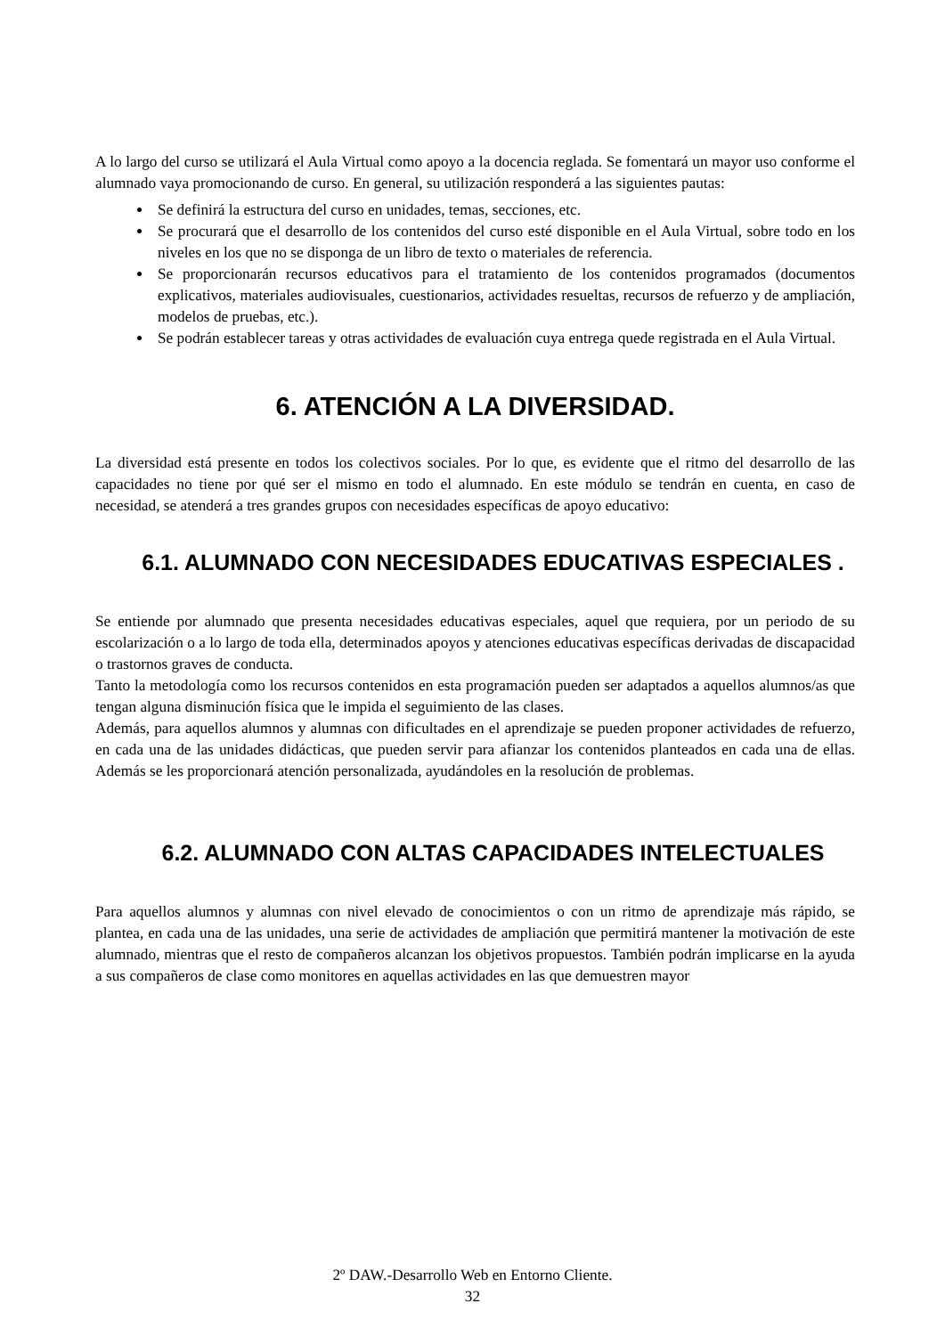A lo largo del curso se utilizará el Aula Virtual como apoyo a la docencia reglada. Se fomentará un mayor uso conforme el alumnado vaya promocionando de curso. En general, su utilización responderá a las siguientes pautas:
Se definirá la estructura del curso en unidades, temas, secciones, etc.
Se procurará que el desarrollo de los contenidos del curso esté disponible en el Aula Virtual, sobre todo en los niveles en los que no se disponga de un libro de texto o materiales de referencia.
Se proporcionarán recursos educativos para el tratamiento de los contenidos programados (documentos explicativos, materiales audiovisuales, cuestionarios, actividades resueltas, recursos de refuerzo y de ampliación, modelos de pruebas, etc.).
Se podrán establecer tareas y otras actividades de evaluación cuya entrega quede registrada en el Aula Virtual.
6. ATENCIÓN A LA DIVERSIDAD.
La diversidad está presente en todos los colectivos sociales. Por lo que, es evidente que el ritmo del desarrollo de las capacidades no tiene por qué ser el mismo en todo el alumnado. En este módulo se tendrán en cuenta, en caso de necesidad, se atenderá a tres grandes grupos con necesidades específicas de apoyo educativo:
6.1. ALUMNADO CON NECESIDADES EDUCATIVAS ESPECIALES .
Se entiende por alumnado que presenta necesidades educativas especiales, aquel que requiera, por un periodo de su escolarización o a lo largo de toda ella, determinados apoyos y atenciones educativas específicas derivadas de discapacidad o trastornos graves de conducta.
Tanto la metodología como los recursos contenidos en esta programación pueden ser adaptados a aquellos alumnos/as que tengan alguna disminución física que le impida el seguimiento de las clases.
Además, para aquellos alumnos y alumnas con dificultades en el aprendizaje se pueden proponer actividades de refuerzo, en cada una de las unidades didácticas, que pueden servir para afianzar los contenidos planteados en cada una de ellas. Además se les proporcionará atención personalizada, ayudándoles en la resolución de problemas.
6.2. ALUMNADO CON ALTAS CAPACIDADES INTELECTUALES
Para aquellos alumnos y alumnas con nivel elevado de conocimientos o con un ritmo de aprendizaje más rápido, se plantea, en cada una de las unidades, una serie de actividades de ampliación que permitirá mantener la motivación de este alumnado, mientras que el resto de compañeros alcanzan los objetivos propuestos. También podrán implicarse en la ayuda a sus compañeros de clase como monitores en aquellas actividades en las que demuestren mayor
2º DAW.-Desarrollo Web en Entorno Cliente.
32